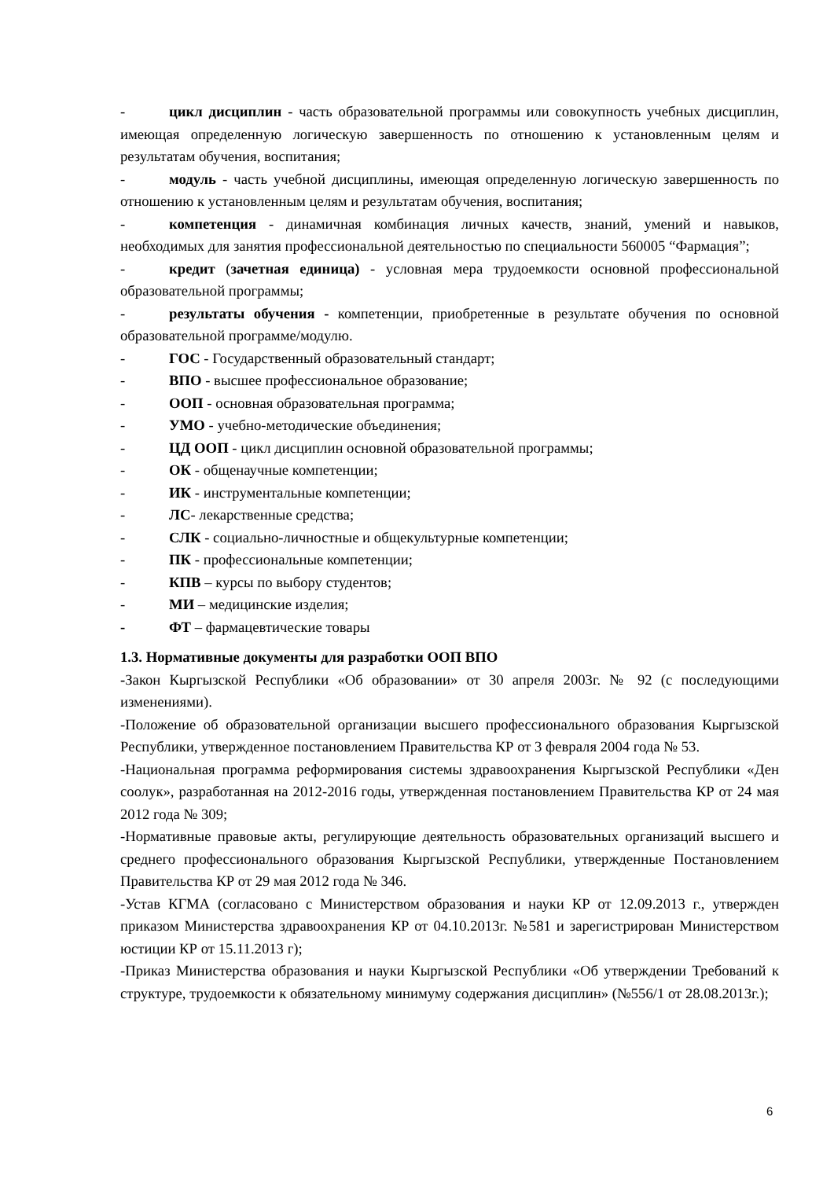- цикл дисциплин - часть образовательной программы или совокупность учебных дисциплин, имеющая определенную логическую завершенность по отношению к установленным целям и результатам обучения, воспитания;
- модуль - часть учебной дисциплины, имеющая определенную логическую завершенность по отношению к установленным целям и результатам обучения, воспитания;
- компетенция - динамичная комбинация личных качеств, знаний, умений и навыков, необходимых для занятия профессиональной деятельностью по специальности 560005 “Фармация”;
- кредит (зачетная единица) - условная мера трудоемкости основной профессиональной образовательной программы;
- результаты обучения - компетенции, приобретенные в результате обучения по основной образовательной программе/модулю.
- ГОС - Государственный образовательный стандарт;
- ВПО - высшее профессиональное образование;
- ООП - основная образовательная программа;
- УМО - учебно-методические объединения;
- ЦД ООП - цикл дисциплин основной образовательной программы;
- ОК - общенаучные компетенции;
- ИК - инструментальные компетенции;
- ЛС- лекарственные средства;
- СЛК - социально-личностные и общекультурные компетенции;
- ПК - профессиональные компетенции;
- КПВ – курсы по выбору студентов;
- МИ – медицинские изделия;
- ФТ – фармацевтические товары
1.3. Нормативные документы для разработки ООП ВПО
-Закон Кыргызской Республики «Об образовании» от 30 апреля 2003г. № 92 (с последующими изменениями).
-Положение об образовательной организации высшего профессионального образования Кыргызской Республики, утвержденное постановлением Правительства КР от 3 февраля 2004 года № 53.
-Национальная программа реформирования системы здравоохранения Кыргызской Республики «Ден соолук», разработанная на 2012-2016 годы, утвержденная постановлением Правительства КР от 24 мая 2012 года № 309;
-Нормативные правовые акты, регулирующие деятельность образовательных организаций высшего и среднего профессионального образования Кыргызской Республики, утвержденные Постановлением Правительства КР от 29 мая 2012 года № 346.
-Устав КГМА (согласовано с Министерством образования и науки КР от 12.09.2013 г., утвержден приказом Министерства здравоохранения КР от 04.10.2013г. №581 и зарегистрирован Министерством юстиции КР от 15.11.2013 г);
-Приказ Министерства образования и науки Кыргызской Республики «Об утверждении Требований к структуре, трудоемкости к обязательному минимуму содержания дисциплин» (№556/1 от 28.08.2013г.);
6